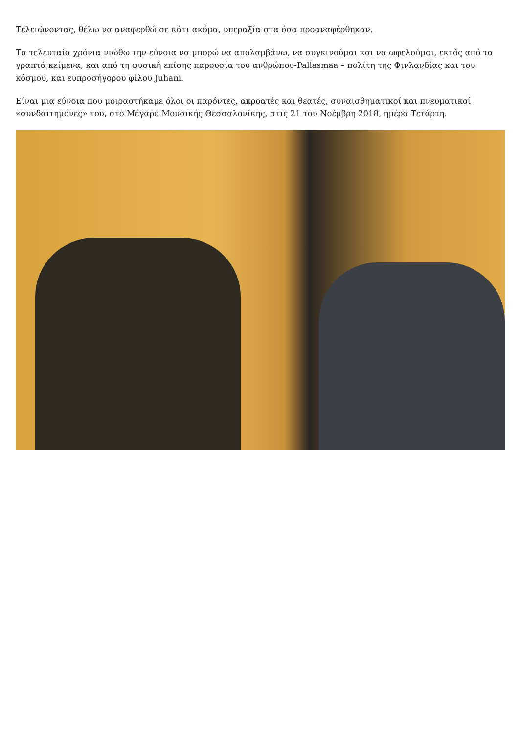Τελειώνοντας, θέλω να αναφερθώ σε κάτι ακόμα, υπεραξία στα όσα προαναφέρθηκαν.
Τα τελευταία χρόνια νιώθω την εύνοια να μπορώ να απολαμβάνω, να συγκινούμαι και να ωφελούμαι, εκτός από τα γραπτά κείμενα, και από τη φυσική επίσης παρουσία του ανθρώπου-Pallasmaa – πολίτη της Φινλανδίας και του κόσμου, και ευπροσήγορου φίλου Juhani.
Είναι μια εύνοια που μοιραστήκαμε όλοι οι παρόντες, ακροατές και θεατές, συναισθηματικοί και πνευματικοί «συνδαιτημόνες» του, στο Μέγαρο Μουσικής Θεσσαλονίκης, στις 21 του Νοέμβρη 2018, ημέρα Τετάρτη.